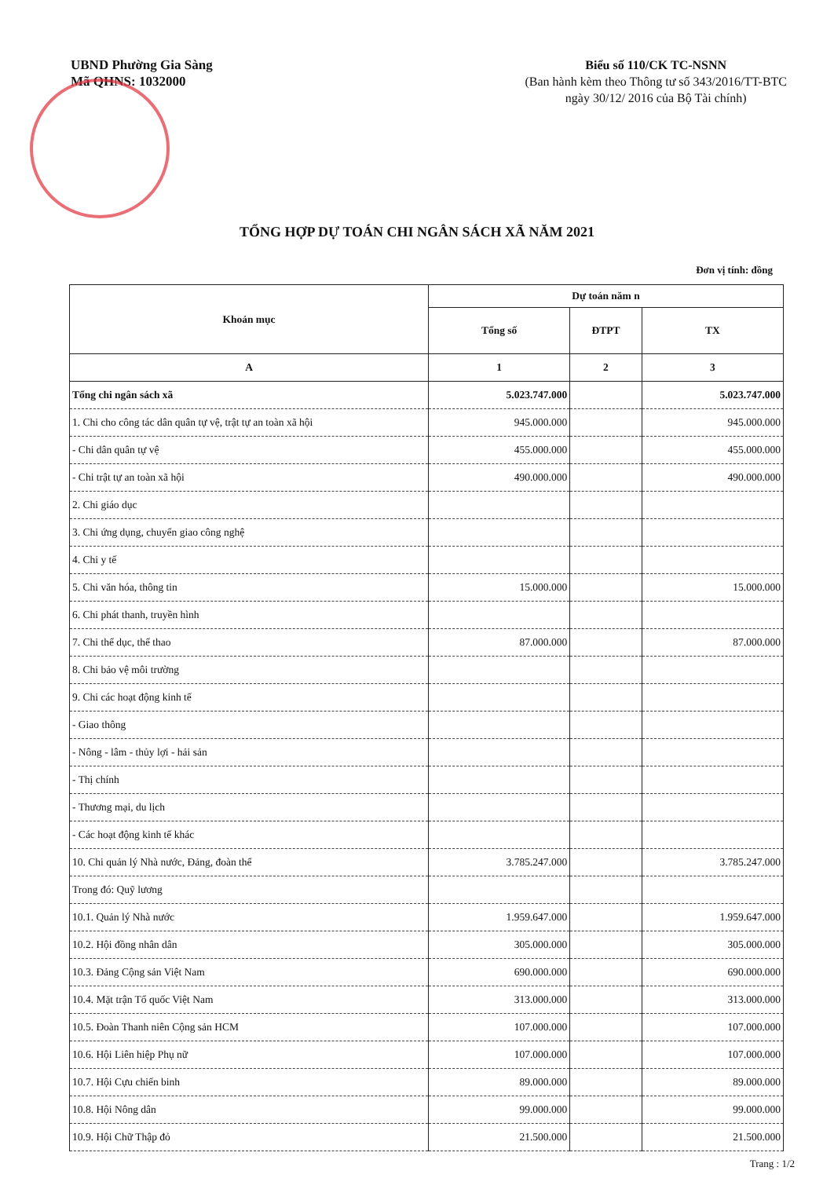UBND Phường Gia Sàng
Mã QHNS: 1032000
Biểu số 110/CK TC-NSNN
(Ban hành kèm theo Thông tư số 343/2016/TT-BTC
ngày 30/12/ 2016 của Bộ Tài chính)
TỔNG HỢP DỰ TOÁN CHI NGÂN SÁCH XÃ NĂM 2021
Đơn vị tính: đồng
| Khoản mục | Dự toán năm n | | |
| --- | --- | --- | --- |
| | Tổng số | ĐTPT | TX |
| A | 1 | 2 | 3 |
| Tổng chi ngân sách xã | 5.023.747.000 | | 5.023.747.000 |
| 1. Chi cho công tác dân quân tự vệ, trật tự an toàn xã hội | 945.000.000 | | 945.000.000 |
| - Chi dân quân tự vệ | 455.000.000 | | 455.000.000 |
| - Chi trật tự an toàn xã hội | 490.000.000 | | 490.000.000 |
| 2. Chi giáo dục | | | |
| 3. Chi ứng dụng, chuyển giao công nghệ | | | |
| 4. Chi y tế | | | |
| 5. Chi văn hóa, thông tin | 15.000.000 | | 15.000.000 |
| 6. Chi phát thanh, truyền hình | | | |
| 7. Chi thể dục, thể thao | 87.000.000 | | 87.000.000 |
| 8. Chi bảo vệ môi trường | | | |
| 9. Chi các hoạt động kinh tế | | | |
| - Giao thông | | | |
| - Nông - lâm - thủy lợi - hải sản | | | |
| - Thị chính | | | |
| - Thương mại, du lịch | | | |
| - Các hoạt động kinh tế khác | | | |
| 10. Chi quản lý Nhà nước, Đảng, đoàn thể | 3.785.247.000 | | 3.785.247.000 |
| Trong đó: Quỹ lương | | | |
| 10.1. Quản lý Nhà nước | 1.959.647.000 | | 1.959.647.000 |
| 10.2. Hội đồng nhân dân | 305.000.000 | | 305.000.000 |
| 10.3. Đảng Cộng sản Việt Nam | 690.000.000 | | 690.000.000 |
| 10.4. Mặt trận Tổ quốc Việt Nam | 313.000.000 | | 313.000.000 |
| 10.5. Đoàn Thanh niên Cộng sản HCM | 107.000.000 | | 107.000.000 |
| 10.6. Hội Liên hiệp Phụ nữ | 107.000.000 | | 107.000.000 |
| 10.7. Hội Cựu chiến binh | 89.000.000 | | 89.000.000 |
| 10.8. Hội Nông dân | 99.000.000 | | 99.000.000 |
| 10.9. Hội Chữ Thập đỏ | 21.500.000 | | 21.500.000 |
Trang : 1/2